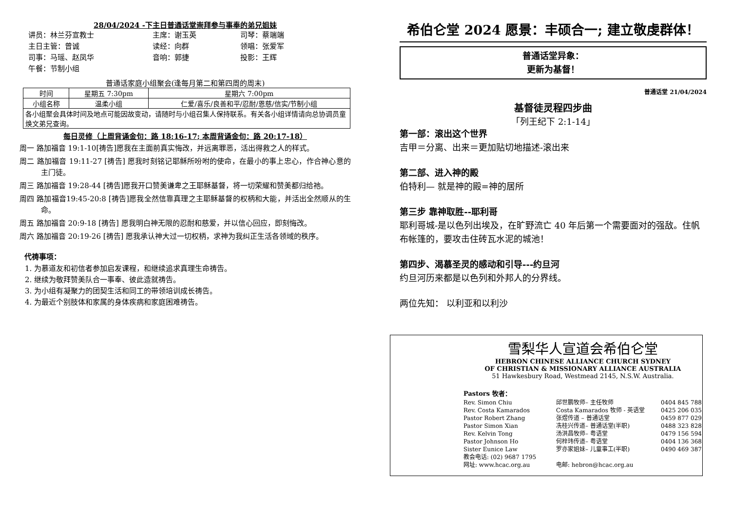28/04/2024 -下主日普通话堂崇拜参与事奉的弟兄姐妹
讲员：林兰芬宣教士 主席：谢玉英 司琴：蔡端端 主日主管：曾诚 读经：向群 领唱：张爱军 司事：马瑶、赵凤华 音响：郭捷 投影：王辉 午餐：节制小组
普通话家庭小组聚会(逢每月第二和第四周的周末)
| 时间 | 星期五 7:30pm | 星期六 7:00pm |
| 小组名称 | 温柔小组 | 仁爱/喜乐/良善和平/忍耐/恩慈/信实/节制小组 |
| 各小组聚会具体时间及地点可能因故变动，请随时与小组召集人保持联系。有关各小组详情请向总协调员童焕文弟兄查询。 | | |
每日灵修（上周背诵金句：路 18:16-17; 本周背诵金句：路 20:17-18）
周一 路加福音 19:1-10[祷告]愿我在主面前真实悔改，并远离罪恶，活出得救之人的样式。
周二 路加福音 19:11-27 [祷告] 愿我时刻铭记耶稣所吩咐的使命，在最小的事上忠心，作合神心意的主门徒。
周三 路加福音 19:28-44 [祷告]愿我开口赞美谦卑之王耶稣基督，将一切荣耀和赞美都归给祂。
周四 路加福音19:45-20:8 [祷告]愿我全然信靠真理之主耶稣基督的权柄和大能，并活出全然顺从的生命。
周五 路加福音 20:9-18 [祷告] 愿我明白神无限的忍耐和慈爱，并以信心回应，即刻悔改。
周六 路加福音 20:19-26 [祷告] 愿我承认神大过一切权柄，求神为我纠正生活各领域的秩序。
代祷事项：
1. 为慕道友和初信者参加启发课程，和继续追求真理生命祷告。
2. 继续为敬拜赞美队合一事奉、彼此造就祷告。
3. 为小组有凝聚力的团契生活和同工的带领培训成长祷告。
4. 为最近个别肢体和家属的身体疾病和家庭困难祷告。
希伯仑堂 2024 愿景：丰硕合一; 建立敬虔群体！
普通话堂异象：
更新为基督！
普通话堂 21/04/2024
基督徒灵程四步曲
「列王纪下 2:1-14」
第一部：滚出这个世界
吉甲＝分离、出来＝更加贴切地描述-滚出来
第二部、进入神的殿
伯特利— 就是神的殿=神的居所
第三步 靠神取胜--耶利哥
耶利哥城-是以色列出埃及，在旷野流亡 40 年后第一个需要面对的强敌。住帆布帐篷的，要攻击住砖瓦水泥的城池！
第四步、渴慕圣灵的感动和引导---约旦河
约旦河历来都是以色列和外邦人的分界线。
两位先知： 以利亚和以利沙
雪梨华人宣道会希伯仑堂
HEBRON CHINESE ALLIANCE CHURCH SYDNEY
OF CHRISTIAN & MISSIONARY ALLIANCE AUSTRALIA
51 Hawkesbury Road, Westmead 2145, N.S.W. Australia.
Pastors 牧者：
Rev. Simon Chiu 邱世鹏牧师– 主任牧师 0404 845 788 Rev. Costa Kamarados Costa Kamarados 牧师 - 英语堂 0425 206 035 Pastor Robert Zhang 张煜传道 – 普通话堂 0459 877 029 Pastor Simon Xian 冼桂兴传道– 普通话堂(半职) 0488 323 828 Rev. Kelvin Tong 汤洪昌牧师– 粤语堂 0479 156 594 Pastor Johnson Ho 何梓玮传道– 粤语堂 0404 136 368 Sister Eunice Law 罗亦家姐妹– 儿童事工(半职) 0490 469 387 教会电话: (02) 9687 1795 网址: www.hcac.org.au 电邮: hebron@hcac.org.au